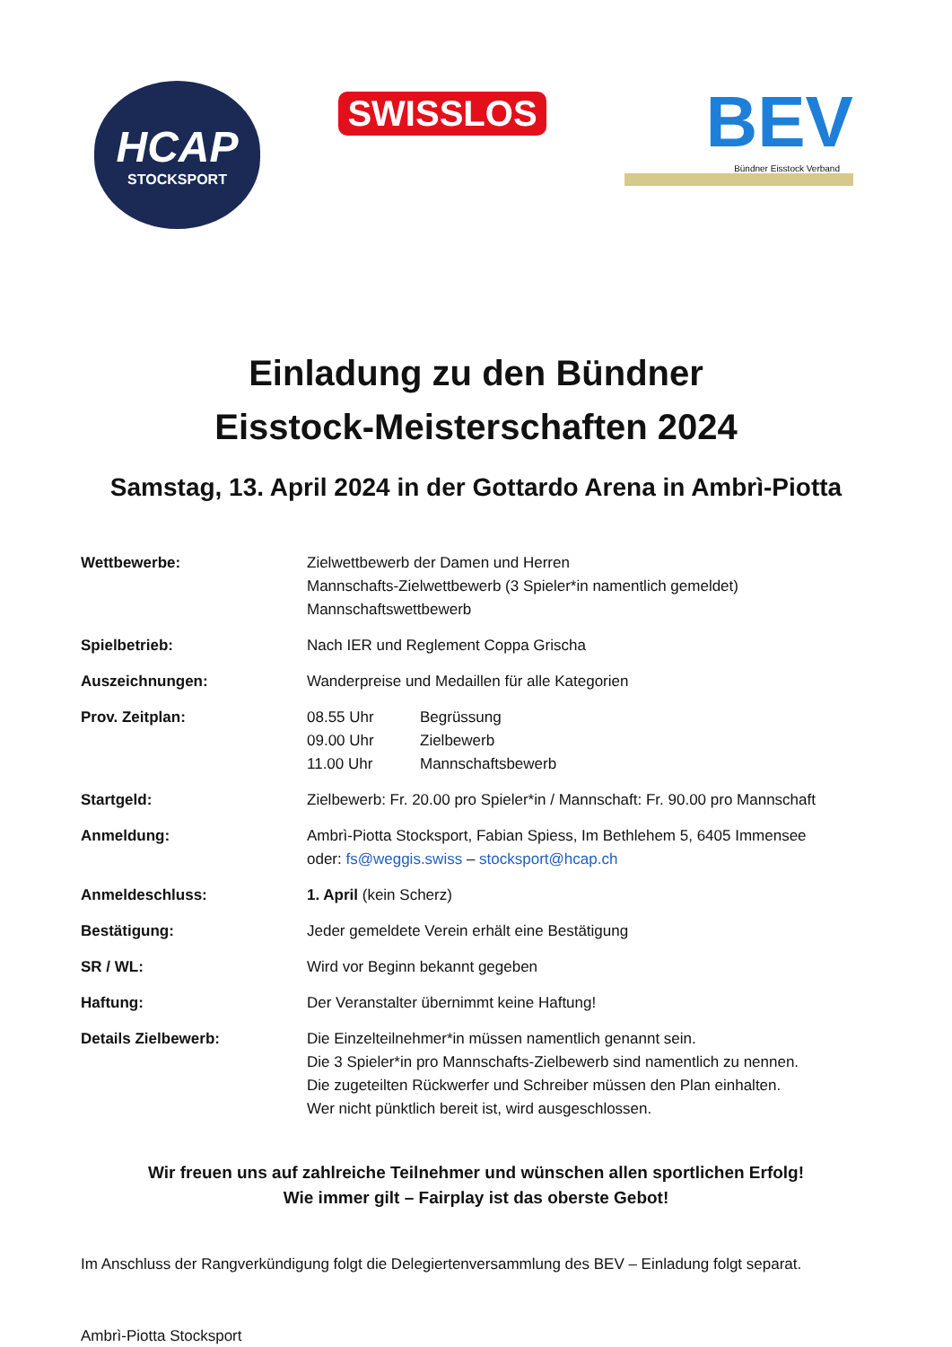HCAP
STOCKSPORT
SWISSLOS
BEV
Bündner Eisstock Verband
Einladung zu den Bündner
Eisstock-Meisterschaften 2024
Samstag, 13. April 2024 in der Gottardo Arena in Ambrì-Piotta
| Wettbewerbe: | Zielwettbewerb der Damen und Herren Mannschafts-Zielwettbewerb (3 Spieler*in namentlich gemeldet) Mannschaftswettbewerb |
| Spielbetrieb: | Nach IER und Reglement Coppa Grischa |
| Auszeichnungen: | Wanderpreise und Medaillen für alle Kategorien |
| Prov. Zeitplan: | / 08.55 Uhr / Begrüssung / / 09.00 Uhr / Zielbewerb / / 11.00 Uhr / Mannschaftsbewerb / |
| Startgeld: | Zielbewerb: Fr. 20.00 pro Spieler*in / Mannschaft: Fr. 90.00 pro Mannschaft |
| Anmeldung: | Ambrì-Piotta Stocksport, Fabian Spiess, Im Bethlehem 5, 6405 Immensee oder: fs@weggis.swiss – stocksport@hcap.ch |
| Anmeldeschluss: | 1. April (kein Scherz) |
| Bestätigung: | Jeder gemeldete Verein erhält eine Bestätigung |
| SR / WL: | Wird vor Beginn bekannt gegeben |
| Haftung: | Der Veranstalter übernimmt keine Haftung! |
| Details Zielbewerb: | Die Einzelteilnehmer*in müssen namentlich genannt sein. Die 3 Spieler*in pro Mannschafts-Zielbewerb sind namentlich zu nennen. Die zugeteilten Rückwerfer und Schreiber müssen den Plan einhalten. Wer nicht pünktlich bereit ist, wird ausgeschlossen. |
Wir freuen uns auf zahlreiche Teilnehmer und wünschen allen sportlichen Erfolg!
Wie immer gilt – Fairplay ist das oberste Gebot!
Im Anschluss der Rangverkündigung folgt die Delegiertenversammlung des BEV – Einladung folgt separat.
Ambrì-Piotta Stocksport